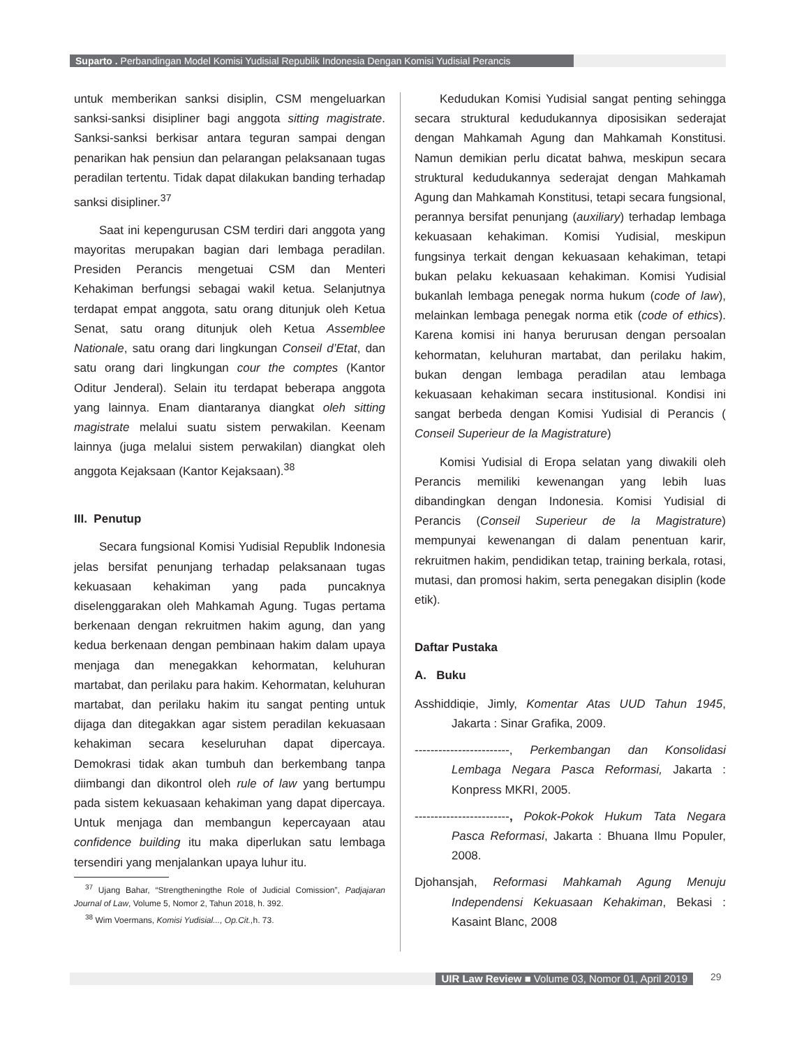Suparto . Perbandingan Model Komisi Yudisial Republik Indonesia Dengan Komisi Yudisial Perancis
untuk memberikan sanksi disiplin, CSM mengeluarkan sanksi-sanksi disipliner bagi anggota sitting magistrate. Sanksi-sanksi berkisar antara teguran sampai dengan penarikan hak pensiun dan pelarangan pelaksanaan tugas peradilan tertentu. Tidak dapat dilakukan banding terhadap sanksi disipliner.<sup>37</sup>
Saat ini kepengurusan CSM terdiri dari anggota yang mayoritas merupakan bagian dari lembaga peradilan. Presiden Perancis mengetuai CSM dan Menteri Kehakiman berfungsi sebagai wakil ketua. Selanjutnya terdapat empat anggota, satu orang ditunjuk oleh Ketua Senat, satu orang ditunjuk oleh Ketua Assemblee Nationale, satu orang dari lingkungan Conseil d’Etat, dan satu orang dari lingkungan cour the comptes (Kantor Oditur Jenderal). Selain itu terdapat beberapa anggota yang lainnya. Enam diantaranya diangkat oleh sitting magistrate melalui suatu sistem perwakilan. Keenam lainnya (juga melalui sistem perwakilan) diangkat oleh anggota Kejaksaan (Kantor Kejaksaan).<sup>38</sup>
III. Penutup
Secara fungsional Komisi Yudisial Republik Indonesia jelas bersifat penunjang terhadap pelaksanaan tugas kekuasaan kehakiman yang pada puncaknya diselenggarakan oleh Mahkamah Agung. Tugas pertama berkenaan dengan rekruitmen hakim agung, dan yang kedua berkenaan dengan pembinaan hakim dalam upaya menjaga dan menegakkan kehormatan, keluhuran martabat, dan perilaku para hakim. Kehormatan, keluhuran martabat, dan perilaku hakim itu sangat penting untuk dijaga dan ditegakkan agar sistem peradilan kekuasaan kehakiman secara keseluruhan dapat dipercaya. Demokrasi tidak akan tumbuh dan berkembang tanpa diimbangi dan dikontrol oleh rule of law yang bertumpu pada sistem kekuasaan kehakiman yang dapat dipercaya. Untuk menjaga dan membangun kepercayaan atau confidence building itu maka diperlukan satu lembaga tersendiri yang menjalankan upaya luhur itu.
<sup>37</sup> Ujang Bahar, “Strengtheningthe Role of Judicial Comission”, Padjajaran Journal of Law, Volume 5, Nomor 2, Tahun 2018, h. 392.
<sup>38</sup> Wim Voermans, Komisi Yudisial..., Op.Cit., h. 73.
Kedudukan Komisi Yudisial sangat penting sehingga secara struktural kedudukannya diposisikan sederajat dengan Mahkamah Agung dan Mahkamah Konstitusi. Namun demikian perlu dicatat bahwa, meskipun secara struktural kedudukannya sederajat dengan Mahkamah Agung dan Mahkamah Konstitusi, tetapi secara fungsional, perannya bersifat penunjang (auxiliary) terhadap lembaga kekuasaan kehakiman. Komisi Yudisial, meskipun fungsinya terkait dengan kekuasaan kehakiman, tetapi bukan pelaku kekuasaan kehakiman. Komisi Yudisial bukanlah lembaga penegak norma hukum (code of law), melainkan lembaga penegak norma etik (code of ethics). Karena komisi ini hanya berurusan dengan persoalan kehormatan, keluhuran martabat, dan perilaku hakim, bukan dengan lembaga peradilan atau lembaga kekuasaan kehakiman secara institusional. Kondisi ini sangat berbeda dengan Komisi Yudisial di Perancis ( Conseil Superieur de la Magistrature)
Komisi Yudisial di Eropa selatan yang diwakili oleh Perancis memiliki kewenangan yang lebih luas dibandingkan dengan Indonesia. Komisi Yudisial di Perancis (Conseil Superieur de la Magistrature) mempunyai kewenangan di dalam penentuan karir, rekruitmen hakim, pendidikan tetap, training berkala, rotasi, mutasi, dan promosi hakim, serta penegakan disiplin (kode etik).
Daftar Pustaka
A. Buku
Asshiddiqie, Jimly, Komentar Atas UUD Tahun 1945, Jakarta : Sinar Grafika, 2009.
------------------------, Perkembangan dan Konsolidasi Lembaga Negara Pasca Reformasi, Jakarta : Konpress MKRI, 2005.
------------------------, Pokok-Pokok Hukum Tata Negara Pasca Reformasi, Jakarta : Bhuana Ilmu Populer, 2008.
Djohansjah, Reformasi Mahkamah Agung Menuju Independensi Kekuasaan Kehakiman, Bekasi : Kasaint Blanc, 2008
UIR Law Review ■ Volume 03, Nomor 01, April 2019 29